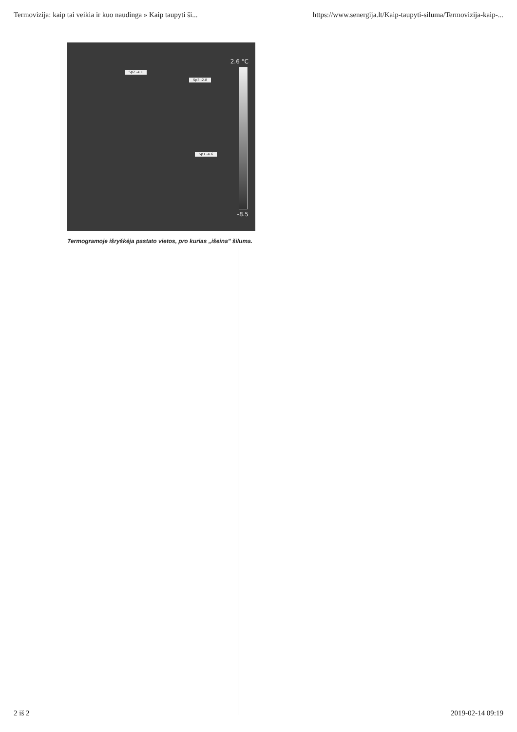Termovizija: kaip tai veikia ir kuo naudinga » Kaip taupyti ši... https://www.senergija.lt/Kaip-taupyti-siluma/Termovizija-kaip-...
2.6 °C
-8.5
Sp2 -4.1
Sp3 -2.8
Sp1 -4.6
Termogramoje išryškėja pastato vietos, pro kurias „išeina" šiluma.
2 iš 2 2019-02-14 09:19